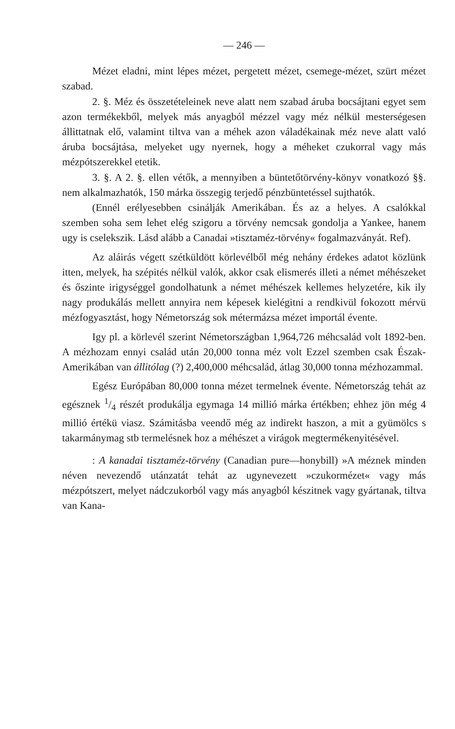— 246 —
Mézet eladni, mint lépes mézet, pergetett mézet, csemege-mézet, szürt mézet szabad.
2. §. Méz és összetételeinek neve alatt nem szabad áruba bocsájtani egyet sem azon termékekből, melyek más anyagból mézzel vagy méz nélkül mesterségesen állittatnak elő, valamint tiltva van a méhek azon váladékainak méz neve alatt való áruba bocsájtása, melyeket ugy nyernek, hogy a méheket czukorral vagy más mézpótszerekkel etetik.
3. §. A 2. §. ellen vétők, a mennyiben a büntetőtörvény-könyv vonatkozó §§. nem alkalmazhatók, 150 márka összegig terjedő pénzbüntetéssel sujthatók.
(Ennél erélyesebben csinálják Amerikában. És az a helyes. A csalókkal szemben soha sem lehet elég szigoru a törvény nemcsak gondolja a Yankee, hanem ugy is cselekszik. Lásd alább a Canadai »tisztaméz-törvény« fogalmazványát. Ref).
Az aláirás végett szétküldött körlevélből még nehány érdekes adatot közlünk itten, melyek, ha szépités nélkül valók, akkor csak elismerés illeti a német méhészeket és őszinte irigységgel gondolhatunk a német méhészek kellemes helyzetére, kik ily nagy produkálás mellett annyira nem képesek kielégitni a rendkivül fokozott mérvü mézfogyasztást, hogy Németország sok métermázsa mézet importál évente.
Igy pl. a körlevél szerint Németországban 1,964,726 méhcsalád volt 1892-ben. A mézhozam ennyi család után 20,000 tonna méz volt Ezzel szemben csak Észak-Amerikában van állitólag (?) 2,400,000 méhcsalád, átlag 30,000 tonna mézhozammal.
Egész Európában 80,000 tonna mézet termelnek évente. Németország tehát az egésznek 1/4 részét produkálja egymaga 14 millió márka értékben; ehhez jön még 4 millió értékü viasz. Számitásba veendő még az indirekt haszon, a mit a gyümölcs s takarmánymag stb termelésnek hoz a méhészet a virágok megtermékenyitésével.
: A kanadai tisztaméz-törvény (Canadian pure—honybill) »A méznek minden néven nevezendő utánzatát tehát az ugynevezett »czukormézet« vagy más mézpótszert, melyet nádczukorból vagy más anyagból készitnek vagy gyártanak, tiltva van Kana-